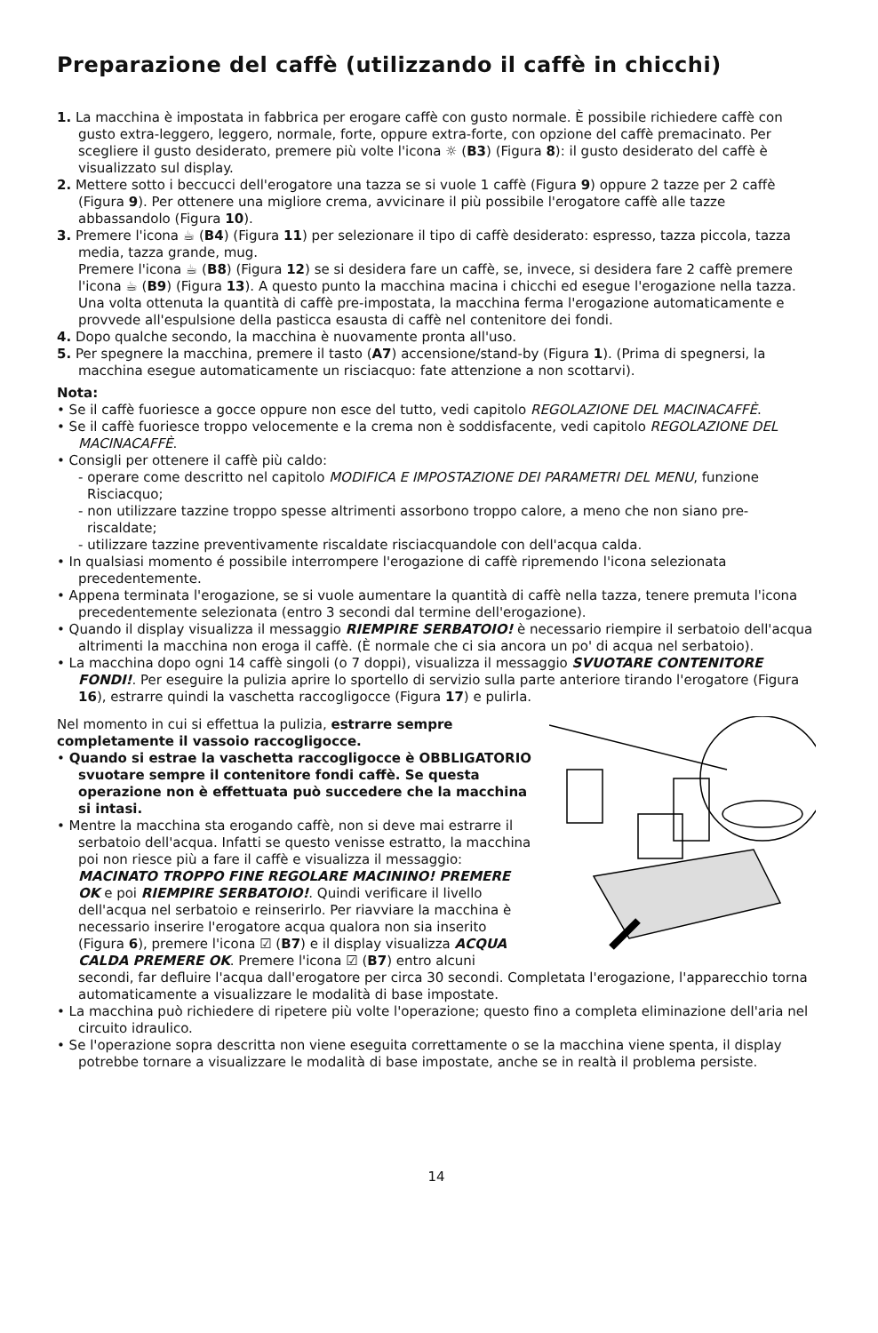Preparazione del caffè (utilizzando il caffè in chicchi)
1. La macchina è impostata in fabbrica per erogare caffè con gusto normale. È possibile richiedere caffè con gusto extra-leggero, leggero, normale, forte, oppure extra-forte, con opzione del caffè premacinato. Per scegliere il gusto desiderato, premere più volte l'icona ☼ (B3) (Figura 8): il gusto desiderato del caffè è visualizzato sul display.
2. Mettere sotto i beccucci dell'erogatore una tazza se si vuole 1 caffè (Figura 9) oppure 2 tazze per 2 caffè (Figura 9). Per ottenere una migliore crema, avvicinare il più possibile l'erogatore caffè alle tazze abbassandolo (Figura 10).
3. Premere l'icona ☕ (B4) (Figura 11) per selezionare il tipo di caffè desiderato: espresso, tazza piccola, tazza media, tazza grande, mug.
Premere l'icona ☕ (B8) (Figura 12) se si desidera fare un caffè, se, invece, si desidera fare 2 caffè premere l'icona ☕ (B9) (Figura 13). A questo punto la macchina macina i chicchi ed esegue l'erogazione nella tazza. Una volta ottenuta la quantità di caffè pre-impostata, la macchina ferma l'erogazione automaticamente e provvede all'espulsione della pasticca esausta di caffè nel contenitore dei fondi.
4. Dopo qualche secondo, la macchina è nuovamente pronta all'uso.
5. Per spegnere la macchina, premere il tasto (A7) accensione/stand-by (Figura 1). (Prima di spegnersi, la macchina esegue automaticamente un risciacquo: fate attenzione a non scottarvi).
Nota:
• Se il caffè fuoriesce a gocce oppure non esce del tutto, vedi capitolo REGOLAZIONE DEL MACINACAFFÈ.
• Se il caffè fuoriesce troppo velocemente e la crema non è soddisfacente, vedi capitolo REGOLAZIONE DEL MACINACAFFÈ.
• Consigli per ottenere il caffè più caldo:
- operare come descritto nel capitolo MODIFICA E IMPOSTAZIONE DEI PARAMETRI DEL MENU, funzione Risciacquo;
- non utilizzare tazzine troppo spesse altrimenti assorbono troppo calore, a meno che non siano pre-riscaldate;
- utilizzare tazzine preventivamente riscaldate risciacquandole con dell'acqua calda.
• In qualsiasi momento é possibile interrompere l'erogazione di caffè ripremendo l'icona selezionata precedentemente.
• Appena terminata l'erogazione, se si vuole aumentare la quantità di caffè nella tazza, tenere premuta l'icona precedentemente selezionata (entro 3 secondi dal termine dell'erogazione).
• Quando il display visualizza il messaggio RIEMPIRE SERBATOIO! è necessario riempire il serbatoio dell'acqua altrimenti la macchina non eroga il caffè. (È normale che ci sia ancora un po' di acqua nel serbatoio).
• La macchina dopo ogni 14 caffè singoli (o 7 doppi), visualizza il messaggio SVUOTARE CONTENITORE FONDI!. Per eseguire la pulizia aprire lo sportello di servizio sulla parte anteriore tirando l'erogatore (Figura 16), estrarre quindi la vaschetta raccogligocce (Figura 17) e pulirla.
Nel momento in cui si effettua la pulizia, estrarre sempre completamente il vassoio raccogligocce.
• Quando si estrae la vaschetta raccogligocce è OBBLIGATORIO svuotare sempre il contenitore fondi caffè. Se questa operazione non è effettuata può succedere che la macchina si intasi.
• Mentre la macchina sta erogando caffè, non si deve mai estrarre il serbatoio dell'acqua. Infatti se questo venisse estratto, la macchina poi non riesce più a fare il caffè e visualizza il messaggio: MACINATO TROPPO FINE REGOLARE MACININO! PREMERE OK e poi RIEMPIRE SERBATOIO!. Quindi verificare il livello dell'acqua nel serbatoio e reinserirlo. Per riavviare la macchina è necessario inserire l'erogatore acqua qualora non sia inserito (Figura 6), premere l'icona ☑ (B7) e il display visualizza ACQUA CALDA PREMERE OK. Premere l'icona ☑ (B7) entro alcuni secondi, far defluire l'acqua dall'erogatore per circa 30 secondi. Completata l'erogazione, l'apparecchio torna automaticamente a visualizzare le modalità di base impostate.
• La macchina può richiedere di ripetere più volte l'operazione; questo fino a completa eliminazione dell'aria nel circuito idraulico.
• Se l'operazione sopra descritta non viene eseguita correttamente o se la macchina viene spenta, il display potrebbe tornare a visualizzare le modalità di base impostate, anche se in realtà il problema persiste.
14